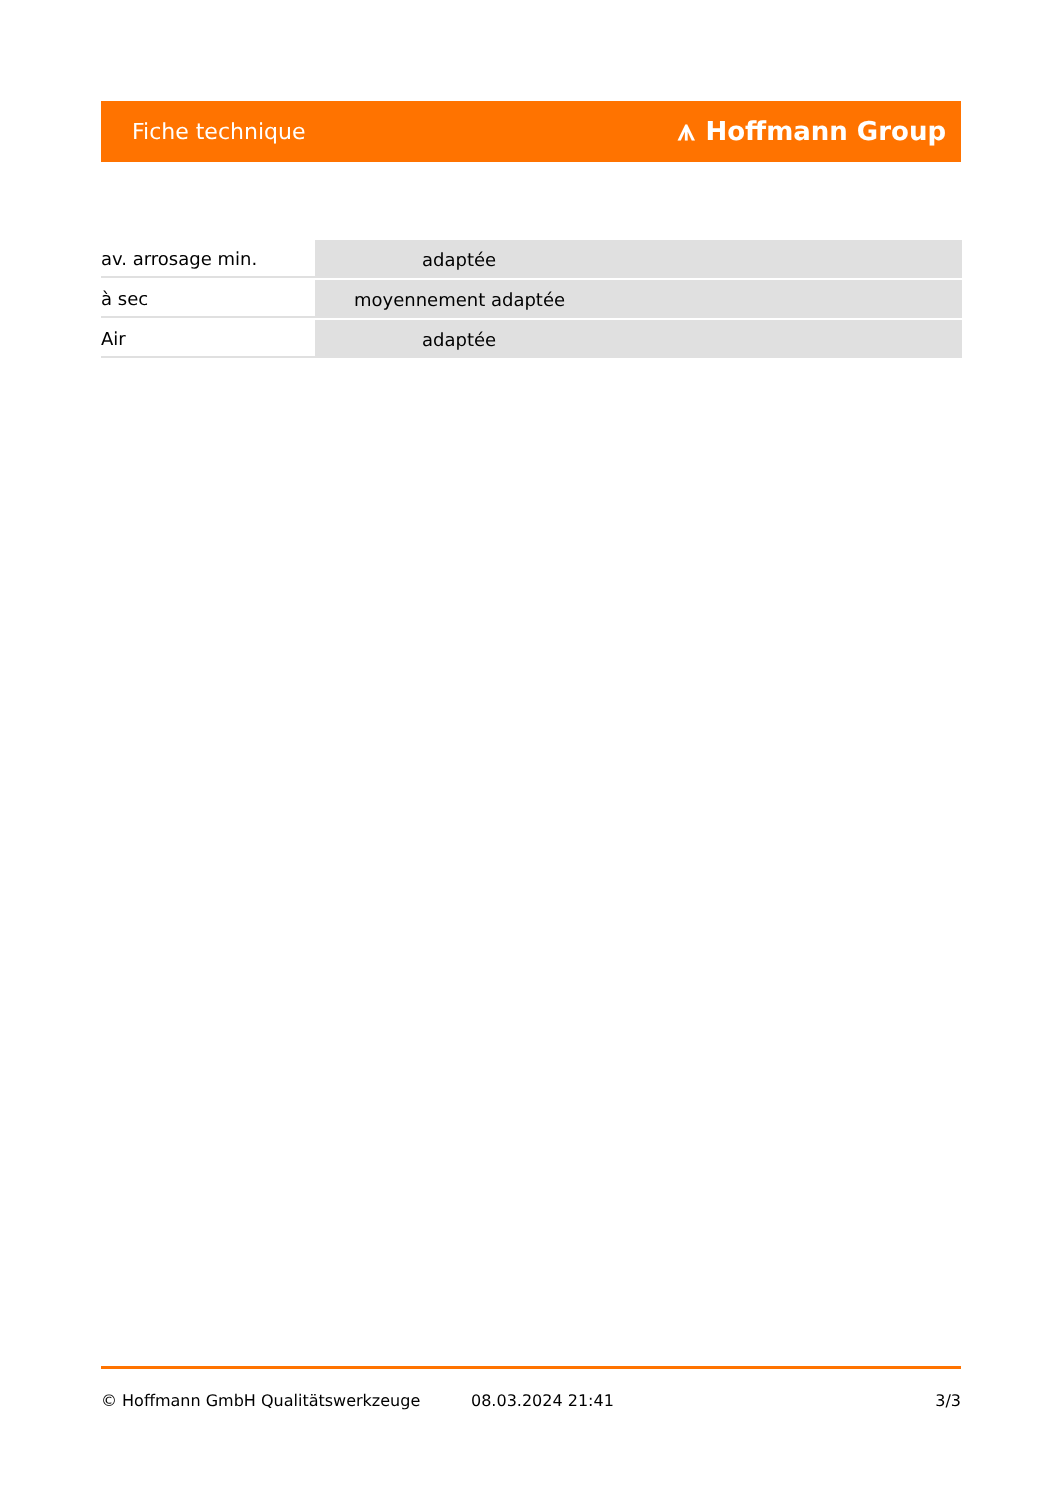Fiche technique ⩚ Hoffmann Group
| av. arrosage min. | adaptée |
| à sec | moyennement adaptée |
| Air | adaptée |
© Hoffmann GmbH Qualitätswerkzeuge 08.03.2024 21:41 3/3